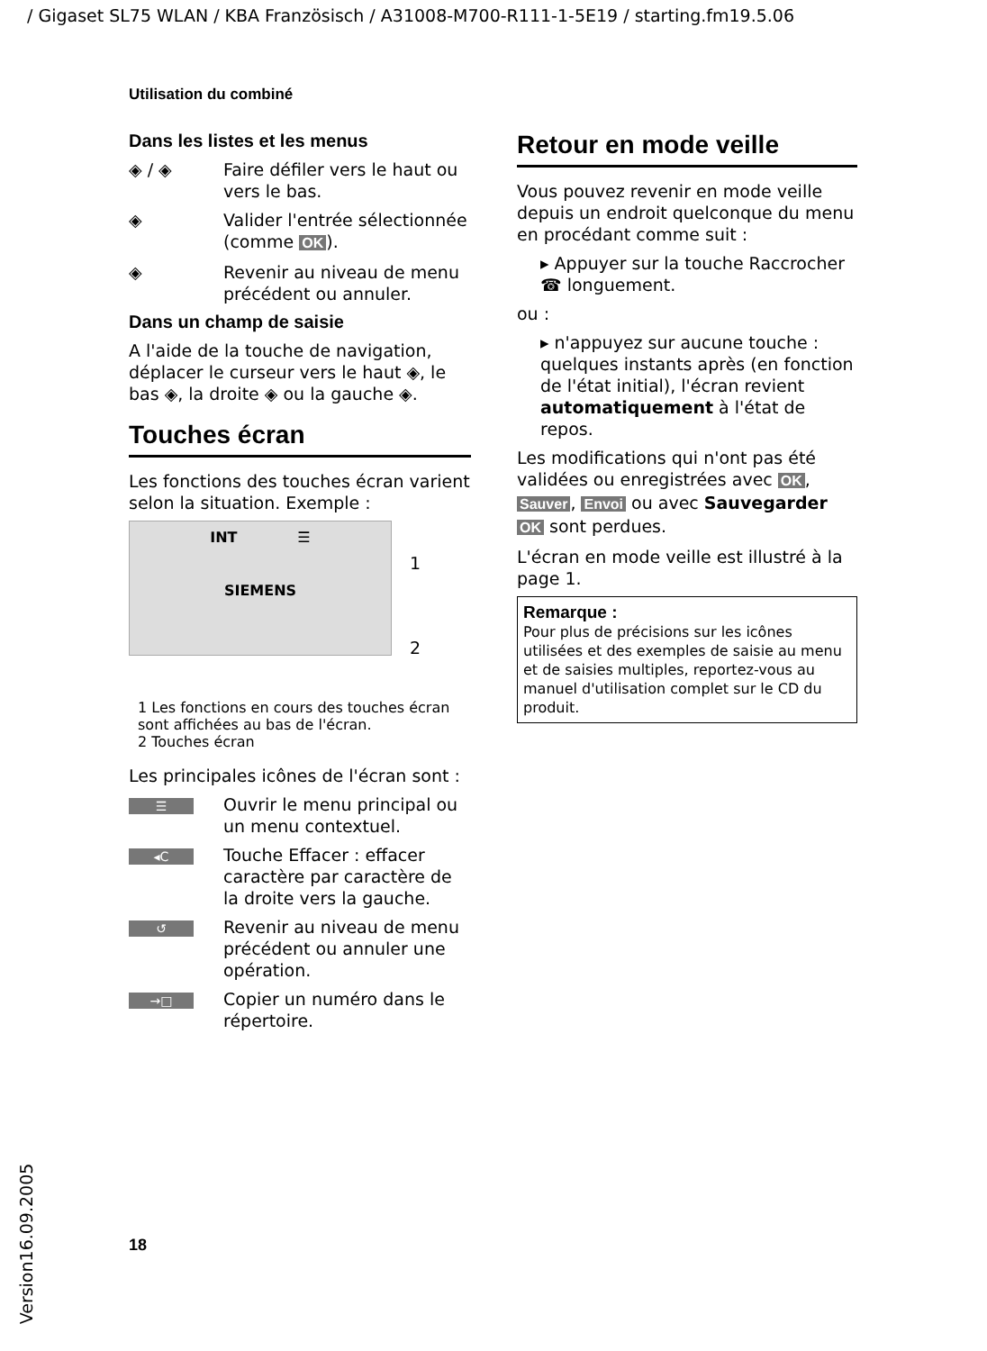/ Gigaset SL75 WLAN / KBA Französisch / A31008-M700-R111-1-5E19 / starting.fm19.5.06
Utilisation du combiné
Dans les listes et les menus
◈ / ◈ Faire défiler vers le haut ou vers le bas.
◈ Valider l'entrée sélectionnée (comme OK).
◈ Revenir au niveau de menu précédent ou annuler.
Dans un champ de saisie
A l'aide de la touche de navigation, déplacer le curseur vers le haut ◈, le bas ◈, la droite ◈ ou la gauche ◈.
Touches écran
Les fonctions des touches écran varient selon la situation. Exemple :
INT ☰
SIEMENS
1
2
1 Les fonctions en cours des touches écran sont affichées au bas de l'écran.
2 Touches écran
Les principales icônes de l'écran sont :
☰ Ouvrir le menu principal ou un menu contextuel.
◂C Touche Effacer : effacer caractère par caractère de la droite vers la gauche.
↺ Revenir au niveau de menu précédent ou annuler une opération.
→□ Copier un numéro dans le répertoire.
Retour en mode veille
Vous pouvez revenir en mode veille depuis un endroit quelconque du menu en procédant comme suit :
▸ Appuyer sur la touche Raccrocher ☎ longuement.
ou :
▸ n'appuyez sur aucune touche : quelques instants après (en fonction de l'état initial), l'écran revient automatiquement à l'état de repos.
Les modifications qui n'ont pas été validées ou enregistrées avec OK, Sauver, Envoi ou avec Sauvegarder OK sont perdues.
L'écran en mode veille est illustré à la page 1.
Remarque :
Pour plus de précisions sur les icônes utilisées et des exemples de saisie au menu et de saisies multiples, reportez-vous au manuel d'utilisation complet sur le CD du produit.
18
Version16.09.2005